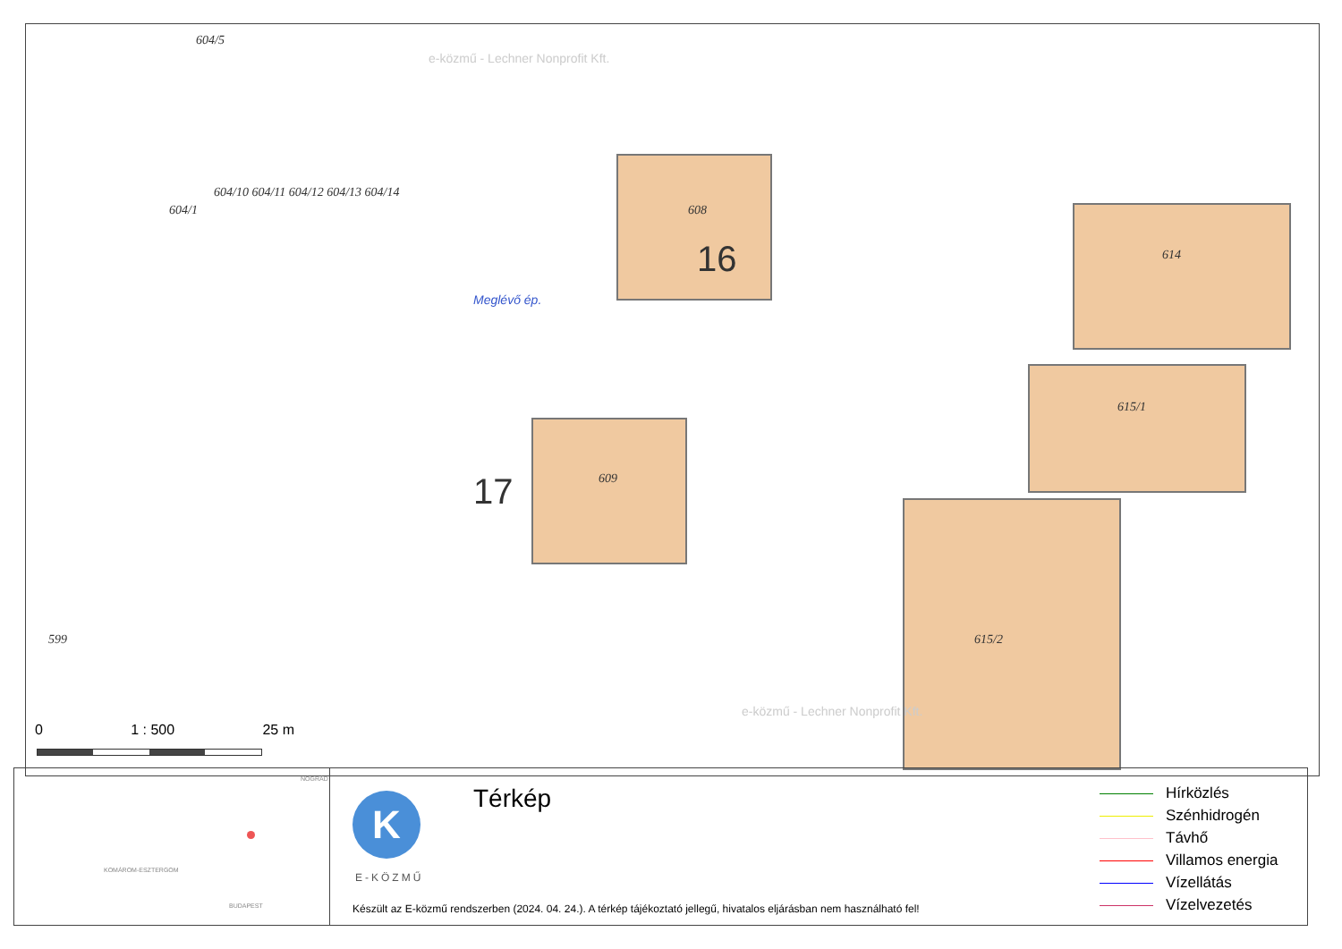604/5
604/1
604/10 604/11 604/12 604/13 604/14
608
609
614
615/1
615/2 599
17
16
Meglévő ép.
e-közmű - Lechner Nonprofit Kft.
e-közmű - Lechner Nonprofit Kft.
0 1 : 500 25 m
KOMÁROM-ESZTERGOM
BUDAPEST
NÓGRÁD
K
E-KÖZMŰ
Térkép
Készült az E-közmű rendszerben (2024. 04. 24.). A térkép tájékoztató jellegű, hivatalos eljárásban nem használható fel!
Hírközlés
Szénhidrogén
Távhő
Villamos energia
Vízellátás
Vízelvezetés